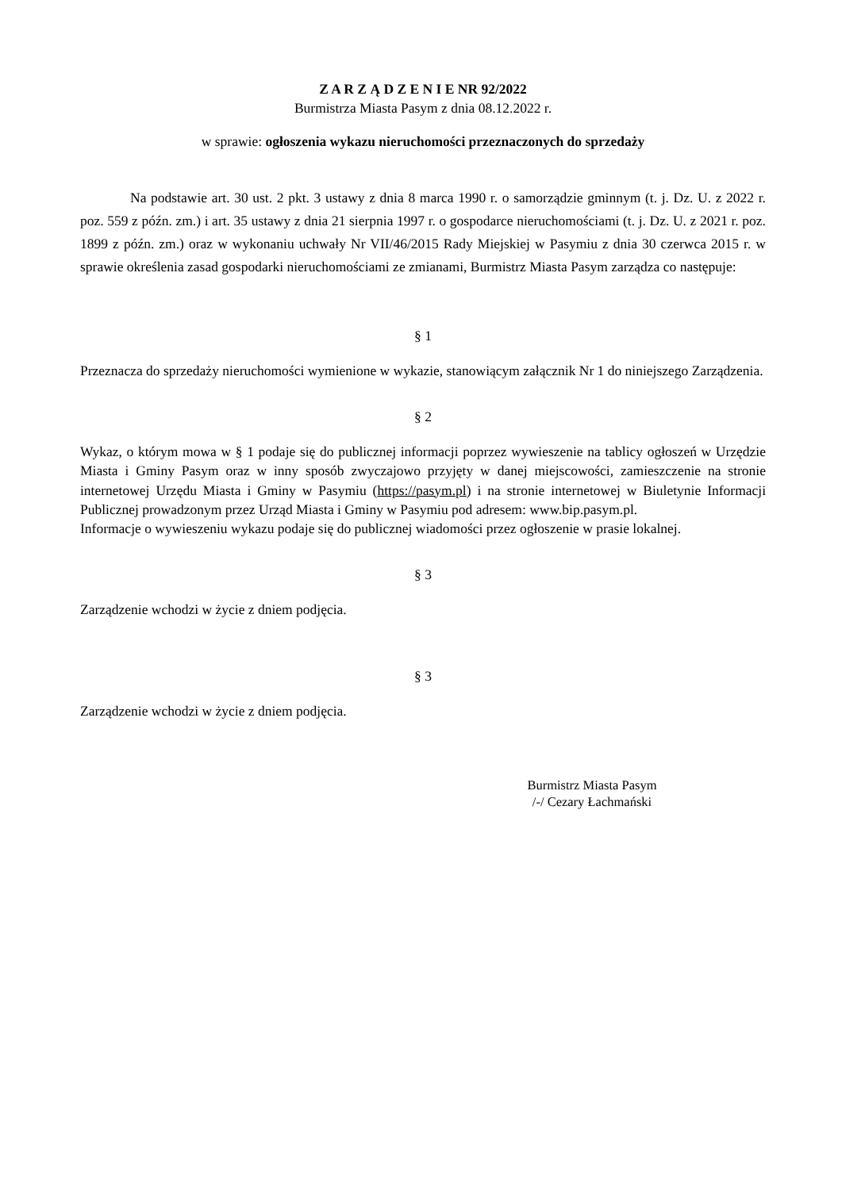Z A R Z Ą D Z E N I E NR 92/2022
Burmistrza Miasta Pasym z dnia 08.12.2022 r.
w sprawie: ogłoszenia wykazu nieruchomości przeznaczonych do sprzedaży
Na podstawie art. 30 ust. 2 pkt. 3 ustawy z dnia 8 marca 1990 r. o samorządzie gminnym (t. j. Dz. U. z 2022 r. poz. 559 z późn. zm.) i art. 35 ustawy z dnia 21 sierpnia 1997 r. o gospodarce nieruchomościami (t. j. Dz. U. z 2021 r. poz. 1899 z późn. zm.) oraz w wykonaniu uchwały Nr VII/46/2015 Rady Miejskiej w Pasymiu z dnia 30 czerwca 2015 r. w sprawie określenia zasad gospodarki nieruchomościami ze zmianami, Burmistrz Miasta Pasym zarządza co następuje:
§ 1
Przeznacza do sprzedaży nieruchomości wymienione w wykazie, stanowiącym załącznik Nr 1 do niniejszego Zarządzenia.
§ 2
Wykaz, o którym mowa w § 1 podaje się do publicznej informacji poprzez wywieszenie na tablicy ogłoszeń w Urzędzie Miasta i Gminy Pasym oraz w inny sposób zwyczajowo przyjęty w danej miejscowości, zamieszczenie na stronie internetowej Urzędu Miasta i Gminy w Pasymiu (https://pasym.pl) i na stronie internetowej w Biuletynie Informacji Publicznej prowadzonym przez Urząd Miasta i Gminy w Pasymiu pod adresem: www.bip.pasym.pl.
Informacje o wywieszeniu wykazu podaje się do publicznej wiadomości przez ogłoszenie w prasie lokalnej.
§ 3
Zarządzenie wchodzi w życie z dniem podjęcia.
§ 3
Zarządzenie wchodzi w życie z dniem podjęcia.
Burmistrz Miasta Pasym
/-/ Cezary Łachmański